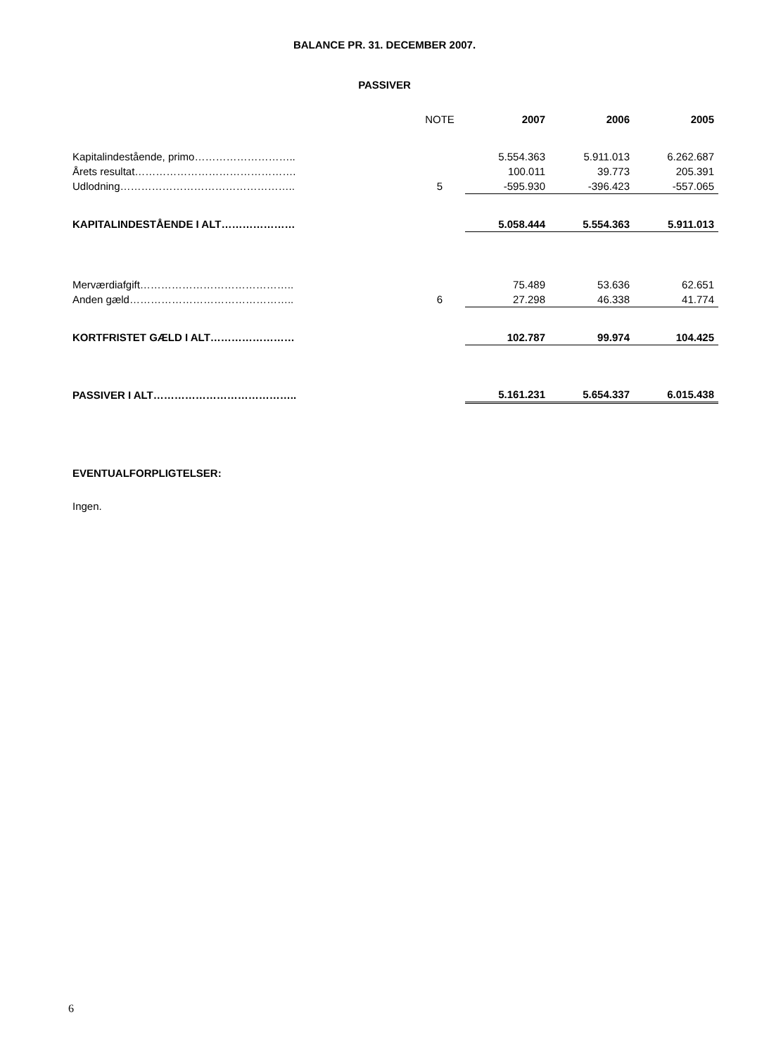BALANCE PR. 31. DECEMBER 2007.
PASSIVER
| | NOTE | 2007 | 2006 | 2005 |
| Kapitalindestående, primo……………………….. | | 5.554.363 | 5.911.013 | 6.262.687 |
| Årets resultat………………………………………. | | 100.011 | 39.773 | 205.391 |
| Udlodning………………………………………….. | 5 | -595.930 | -396.423 | -557.065 |
| KAPITALINDESTÅENDE I ALT………………… | | 5.058.444 | 5.554.363 | 5.911.013 |
| Merværdiafgift…………………………………….. | | 75.489 | 53.636 | 62.651 |
| Anden gæld……………………………………….. | 6 | 27.298 | 46.338 | 41.774 |
| KORTFRISTET GÆLD I ALT…………………… | | 102.787 | 99.974 | 104.425 |
| PASSIVER I ALT………………………………….. | | 5.161.231 | 5.654.337 | 6.015.438 |
EVENTUALFORPLIGTELSER:
Ingen.
6